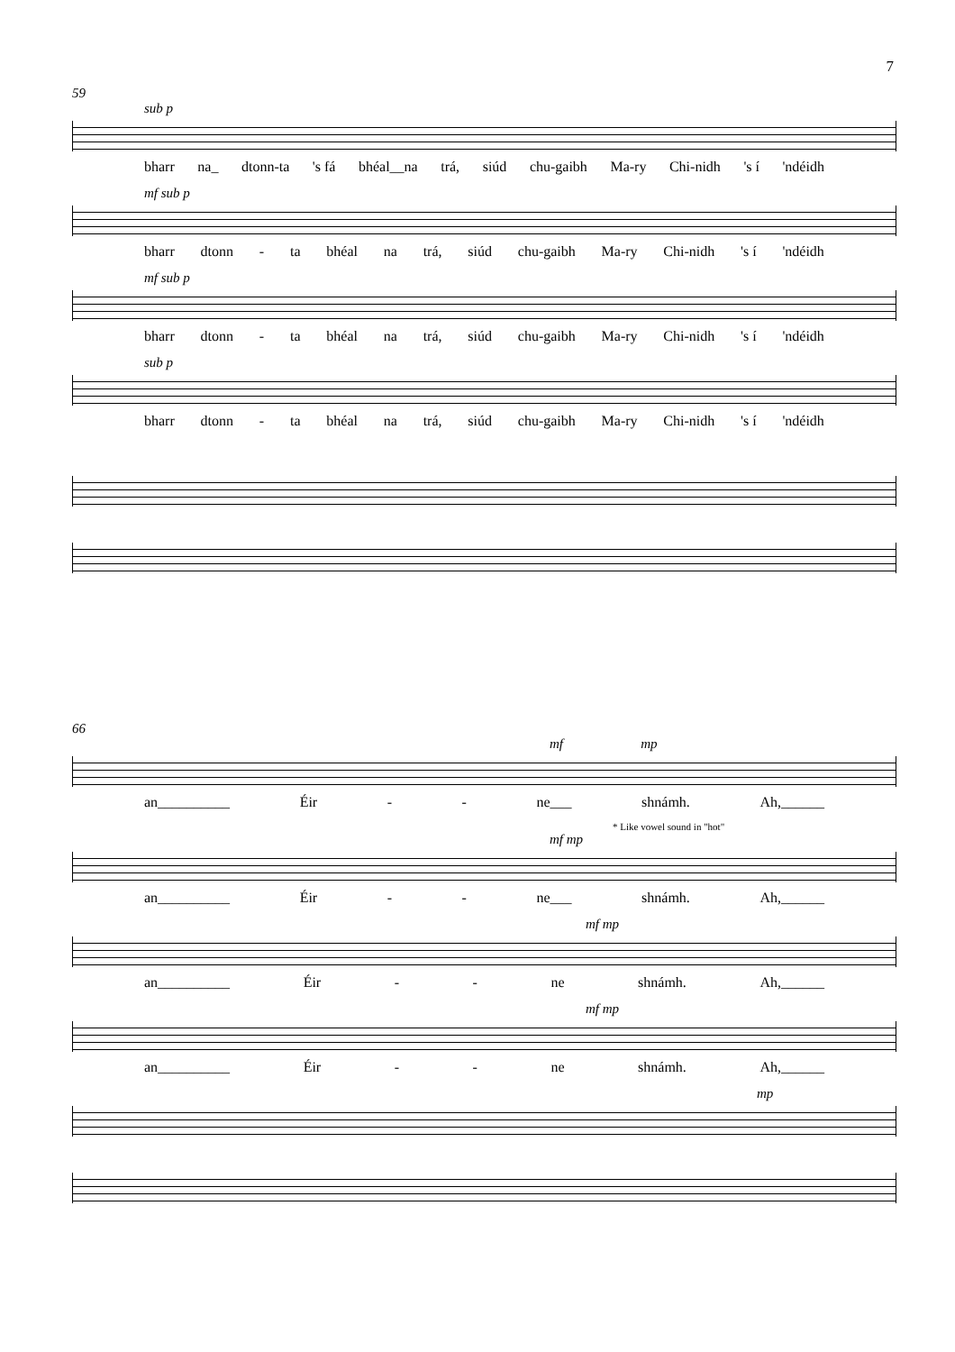7
59
sub p
bharr na_ dtonn-ta 's fá bhéal__na trá, siúd chu-gaibh Ma-ry Chi-nidh 's í 'ndéidh
mf sub p
bharr dtonn - ta bhéal na trá, siúd chu-gaibh Ma-ry Chi-nidh 's í 'ndéidh
mf sub p
bharr dtonn - ta bhéal na trá, siúd chu-gaibh Ma-ry Chi-nidh 's í 'ndéidh
sub p
bharr dtonn - ta bhéal na trá, siúd chu-gaibh Ma-ry Chi-nidh 's í 'ndéidh
66
mf mp
an__________ Éir - - ne___ shnámh. Ah,______
* Like vowel sound in "hot"
mf mp
an__________ Éir - - ne___ shnámh. Ah,______
mf mp
an__________ Éir - - ne shnámh. Ah,______
mf mp
an__________ Éir - - ne shnámh. Ah,______
mp